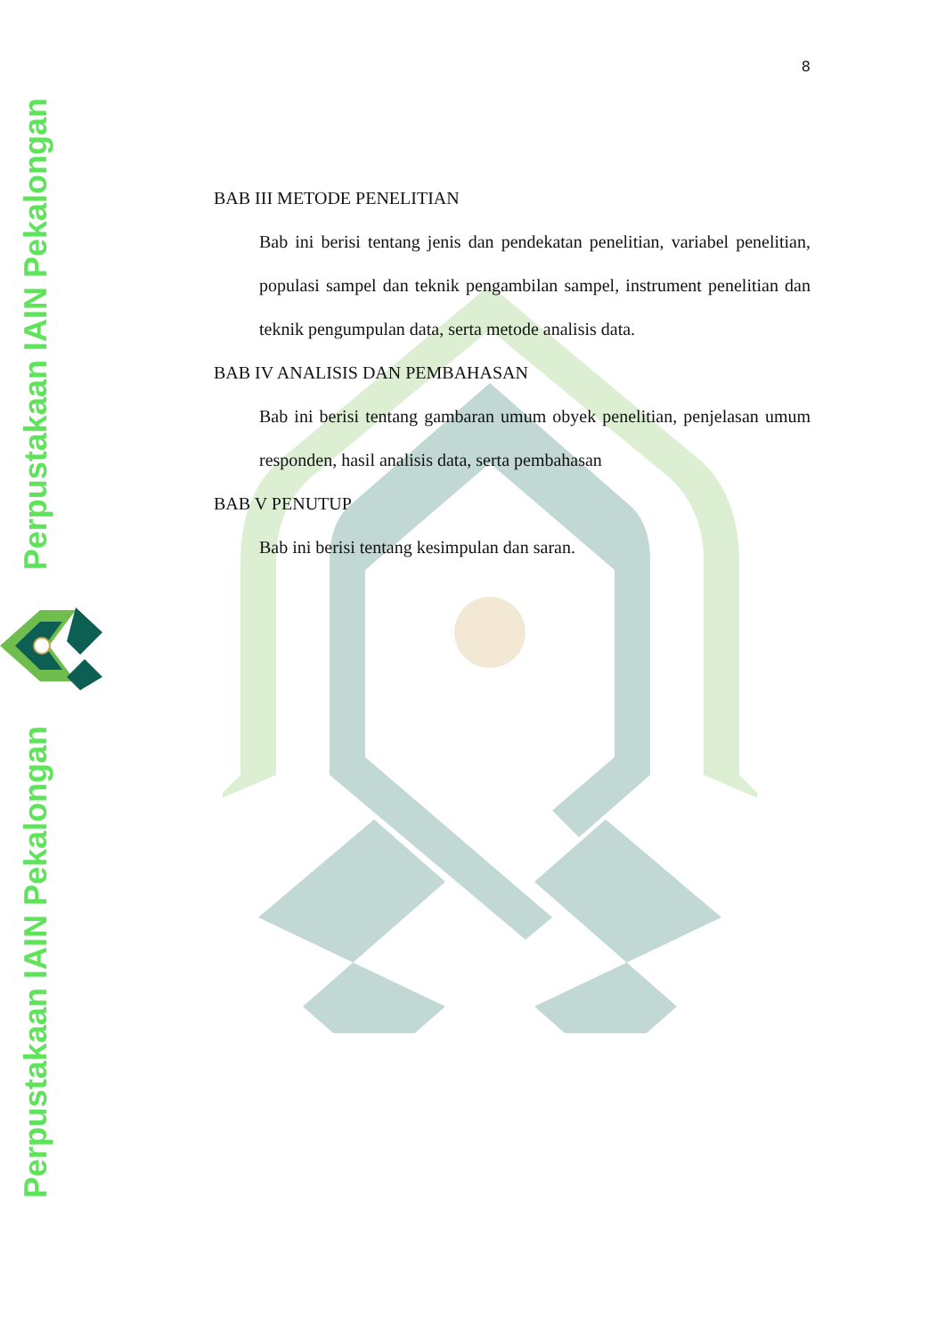Perpustakaan IAIN Pekalongan
Perpustakaan IAIN Pekalongan
8
BAB III METODE PENELITIAN
Bab ini berisi tentang jenis dan pendekatan penelitian, variabel penelitian, populasi sampel dan teknik pengambilan sampel, instrument penelitian dan teknik pengumpulan data, serta metode analisis data.
BAB IV ANALISIS DAN PEMBAHASAN
Bab ini berisi tentang gambaran umum obyek penelitian, penjelasan umum responden, hasil analisis data, serta pembahasan
BAB V PENUTUP
Bab ini berisi tentang kesimpulan dan saran.